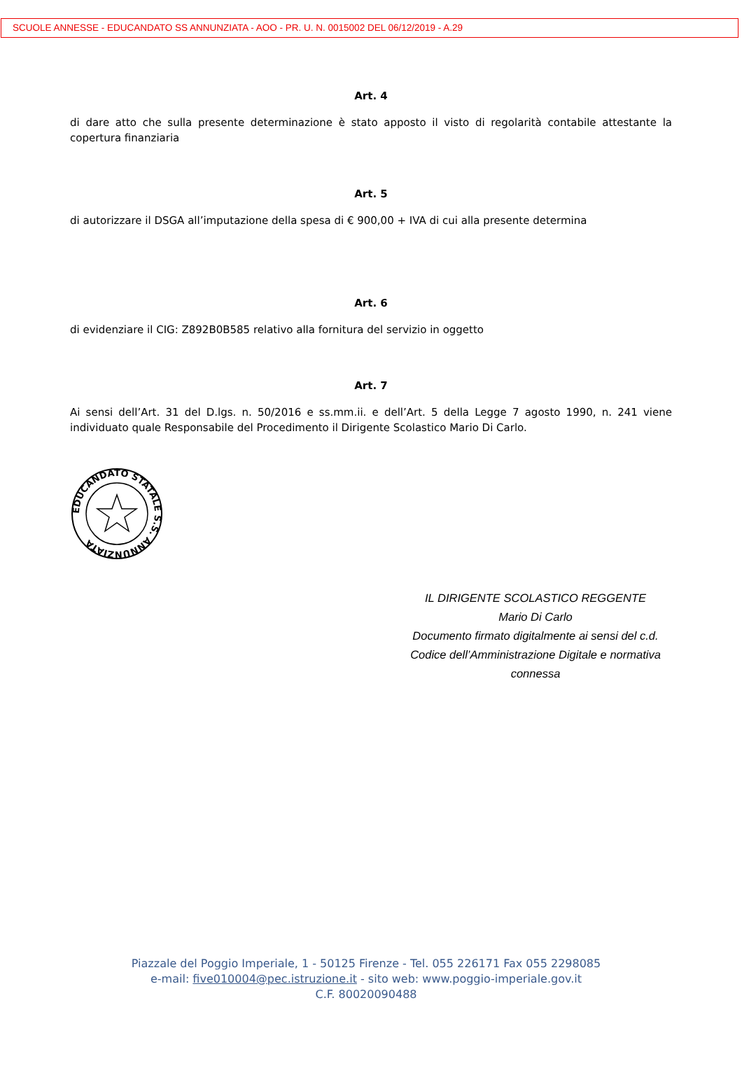SCUOLE ANNESSE - EDUCANDATO SS ANNUNZIATA - AOO - PR. U. N. 0015002 DEL 06/12/2019 - A.29
Art. 4
di dare atto che sulla presente determinazione è stato apposto il visto di regolarità contabile attestante la copertura finanziaria
Art. 5
di autorizzare il DSGA all’imputazione della spesa di € 900,00 + IVA di cui alla presente determina
Art. 6
di evidenziare il CIG: Z892B0B585 relativo alla fornitura del servizio in oggetto
Art. 7
Ai sensi dell’Art. 31 del D.lgs. n. 50/2016 e ss.mm.ii. e dell’Art. 5 della Legge 7 agosto 1990, n. 241 viene individuato quale Responsabile del Procedimento il Dirigente Scolastico Mario Di Carlo.
EDUCANDATO STATALE S.S. ANNUNZIATA
IL DIRIGENTE SCOLASTICO REGGENTE
Mario Di Carlo
Documento firmato digitalmente ai sensi del c.d.
Codice dell’Amministrazione Digitale e normativa connessa
Piazzale del Poggio Imperiale, 1 - 50125 Firenze - Tel. 055 226171 Fax 055 2298085
e-mail: five010004@pec.istruzione.it - sito web: www.poggio-imperiale.gov.it
C.F. 80020090488